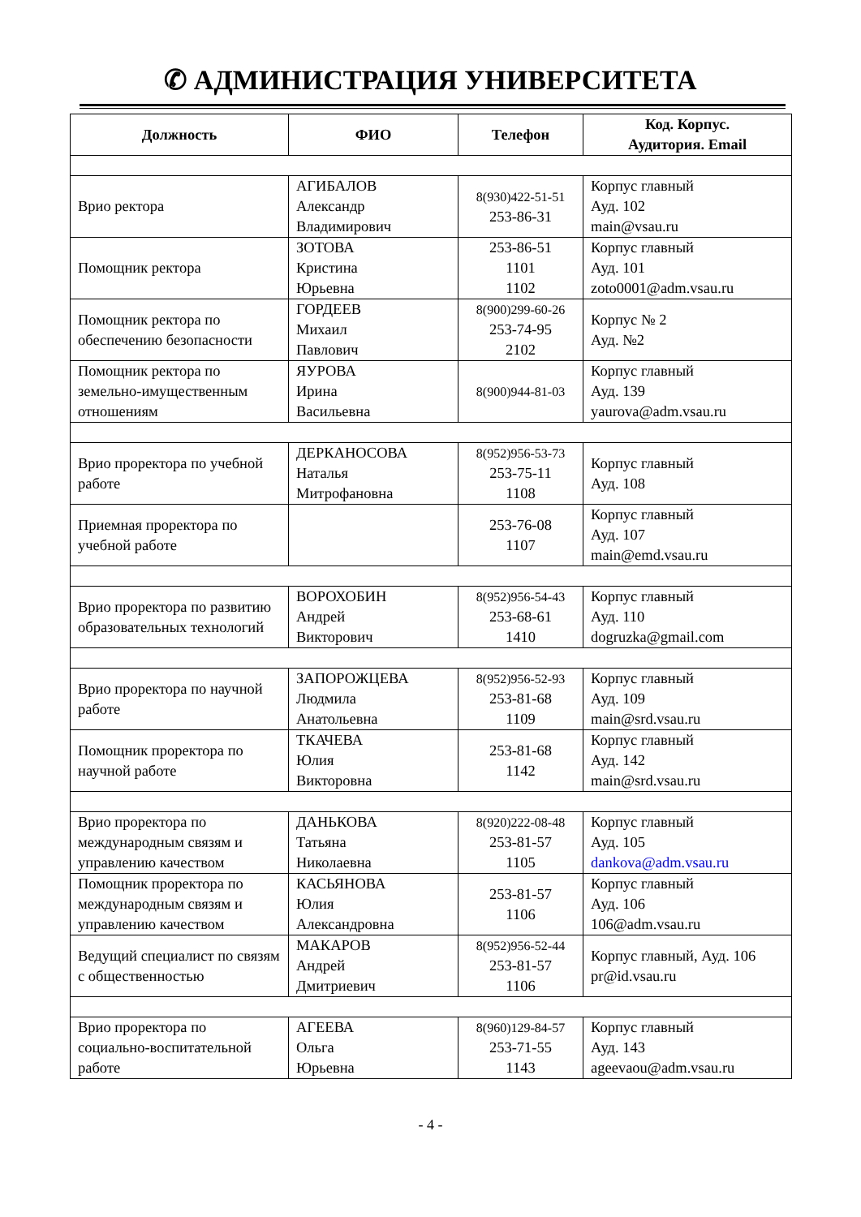✆ АДМИНИСТРАЦИЯ УНИВЕРСИТЕТА
| Должность | ФИО | Телефон | Код. Корпус. Аудитория. Email |
| --- | --- | --- | --- |
| Врио ректора | АГИБАЛОВ Александр Владимирович | 8(930)422-51-51 253-86-31 | Корпус главный Ауд. 102 main@vsau.ru |
| Помощник ректора | ЗОТОВА Кристина Юрьевна | 253-86-51 1101 1102 | Корпус главный Ауд. 101 zoto0001@adm.vsau.ru |
| Помощник ректора по обеспечению безопасности | ГОРДЕЕВ Михаил Павлович | 8(900)299-60-26 253-74-95 2102 | Корпус № 2 Ауд. №2 |
| Помощник ректора по земельно-имущественным отношениям | ЯУРОВА Ирина Васильевна | 8(900)944-81-03 | Корпус главный Ауд. 139 yaurova@adm.vsau.ru |
| Врио проректора по учебной работе | ДЕРКАНОСОВА Наталья Митрофановна | 8(952)956-53-73 253-75-11 1108 | Корпус главный Ауд. 108 |
| Приемная проректора по учебной работе | | 253-76-08 1107 | Корпус главный Ауд. 107 main@emd.vsau.ru |
| Врио проректора по развитию образовательных технологий | ВОРОХОБИН Андрей Викторович | 8(952)956-54-43 253-68-61 1410 | Корпус главный Ауд. 110 dogruzka@gmail.com |
| Врио проректора по научной работе | ЗАПОРОЖЦЕВА Людмила Анатольевна | 8(952)956-52-93 253-81-68 1109 | Корпус главный Ауд. 109 main@srd.vsau.ru |
| Помощник проректора по научной работе | ТКАЧЕВА Юлия Викторовна | 253-81-68 1142 | Корпус главный Ауд. 142 main@srd.vsau.ru |
| Врио проректора по международным связям и управлению качеством | ДАНЬКОВА Татьяна Николаевна | 8(920)222-08-48 253-81-57 1105 | Корпус главный Ауд. 105 dankova@adm.vsau.ru |
| Помощник проректора по международным связям и управлению качеством | КАСЬЯНОВА Юлия Александровна | 253-81-57 1106 | Корпус главный Ауд. 106 106@adm.vsau.ru |
| Ведущий специалист по связям с общественностью | МАКАРОВ Андрей Дмитриевич | 8(952)956-52-44 253-81-57 1106 | Корпус главный, Ауд. 106 pr@id.vsau.ru |
| Врио проректора по социально-воспитательной работе | АГЕЕВА Ольга Юрьевна | 8(960)129-84-57 253-71-55 1143 | Корпус главный Ауд. 143 ageevaou@adm.vsau.ru |
- 4 -